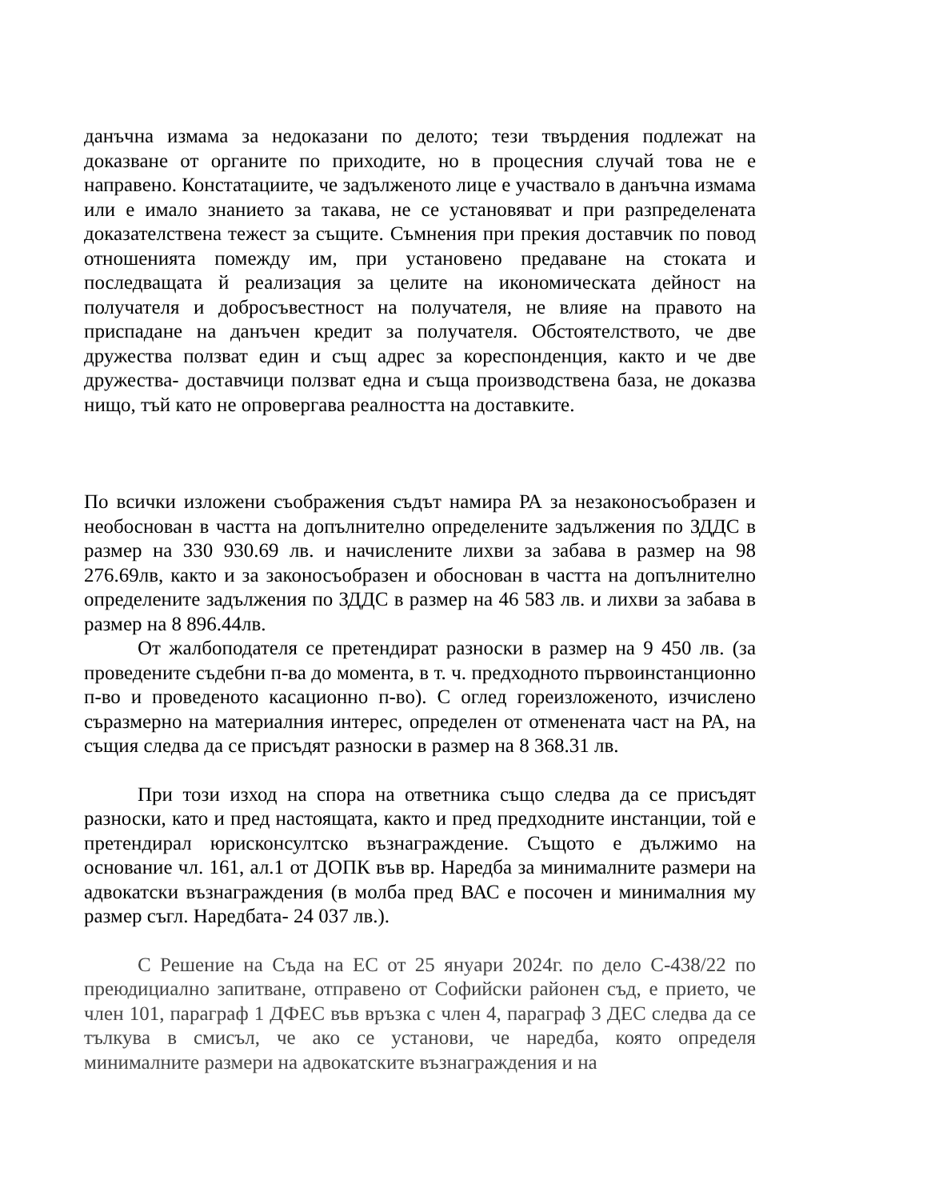данъчна измама за недоказани по делото; тези твърдения подлежат на доказване от органите по приходите, но в процесния случай това не е направено. Констатациите, че задълженото лице е участвало в данъчна измама или е имало знанието за такава, не се установяват и при разпределената доказателствена тежест за същите. Съмнения при прекия доставчик по повод отношенията помежду им, при установено предаване на стоката и последващата й реализация за целите на икономическата дейност на получателя и добросъвестност на получателя, не влияе на правото на приспадане на данъчен кредит за получателя. Обстоятелството, че две дружества ползват един и същ адрес за кореспонденция, както и че две дружества- доставчици ползват една и съща производствена база, не доказва нищо, тъй като не опровергава реалността на доставките.
По всички изложени съображения съдът намира РА за незаконосъобразен и необоснован в частта на допълнително определените задължения по ЗДДС в размер на 330 930.69 лв. и начислените лихви за забава в размер на 98 276.69лв, както и за законосъобразен и обоснован в частта на допълнително определените задължения по ЗДДС в размер на 46 583 лв. и лихви за забава в размер на 8 896.44лв.
От жалбоподателя се претендират разноски в размер на 9 450 лв. (за проведените съдебни п-ва до момента, в т. ч. предходното първоинстанционно п-во и проведеното касационно п-во). С оглед гореизложеното, изчислено съразмерно на материалния интерес, определен от отменената част на РА, на същия следва да се присъдят разноски в размер на 8 368.31 лв.
При този изход на спора на ответника също следва да се присъдят разноски, като и пред настоящата, както и пред предходните инстанции, той е претендирал юрисконсултско възнаграждение. Същото е дължимо на основание чл. 161, ал.1 от ДОПК във вр. Наредба за минималните размери на адвокатски възнаграждения (в молба пред ВАС е посочен и минималния му размер съгл. Наредбата- 24 037 лв.).
С Решение на Съда на ЕС от 25 януари 2024г. по дело C-438/22 по преюдициално запитване, отправено от Софийски районен съд, е прието, че член 101, параграф 1 ДФЕС във връзка с член 4, параграф 3 ДЕС следва да се тълкува в смисъл, че ако се установи, че наредба, която определя минималните размери на адвокатските възнаграждения и на